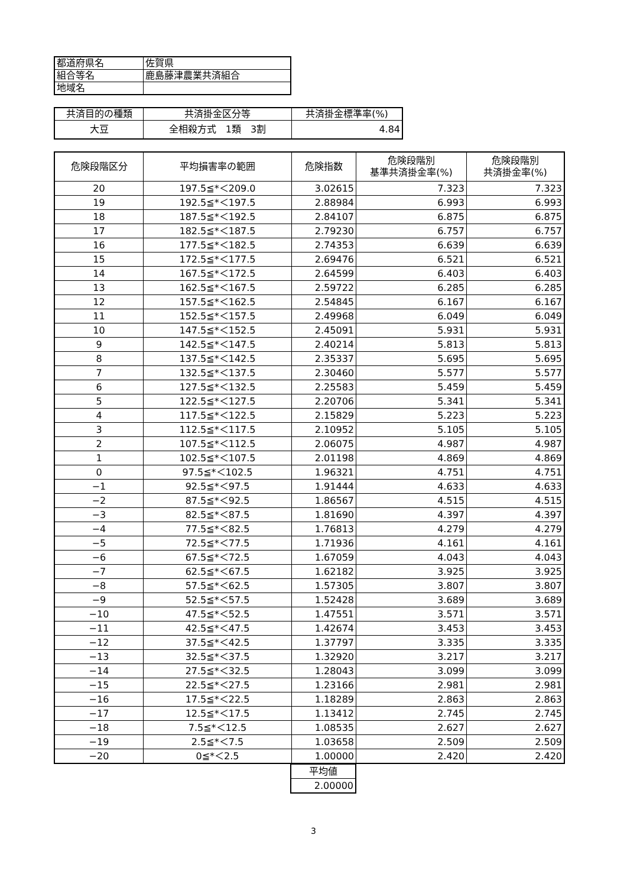| 都道府県名 | 佐賀県 |
| 組合等名 | 鹿島藤津農業共済組合 |
| 地域名 | |
| 共済目的の種類 | 共済掛金区分等 | 共済掛金標準率(%) |
| --- | --- | --- |
| 大豆 | 全相殺方式 1類 3割 | 4.84 |
| 危険段階区分 | 平均損害率の範囲 | 危険指数 | 危険段階別 基準共済掛金率(%) | 危険段階別 共済掛金率(%) |
| --- | --- | --- | --- | --- |
| 20 | 197.5≦*＜209.0 | 3.02615 | 7.323 | 7.323 |
| 19 | 192.5≦*＜197.5 | 2.88984 | 6.993 | 6.993 |
| 18 | 187.5≦*＜192.5 | 2.84107 | 6.875 | 6.875 |
| 17 | 182.5≦*＜187.5 | 2.79230 | 6.757 | 6.757 |
| 16 | 177.5≦*＜182.5 | 2.74353 | 6.639 | 6.639 |
| 15 | 172.5≦*＜177.5 | 2.69476 | 6.521 | 6.521 |
| 14 | 167.5≦*＜172.5 | 2.64599 | 6.403 | 6.403 |
| 13 | 162.5≦*＜167.5 | 2.59722 | 6.285 | 6.285 |
| 12 | 157.5≦*＜162.5 | 2.54845 | 6.167 | 6.167 |
| 11 | 152.5≦*＜157.5 | 2.49968 | 6.049 | 6.049 |
| 10 | 147.5≦*＜152.5 | 2.45091 | 5.931 | 5.931 |
| 9 | 142.5≦*＜147.5 | 2.40214 | 5.813 | 5.813 |
| 8 | 137.5≦*＜142.5 | 2.35337 | 5.695 | 5.695 |
| 7 | 132.5≦*＜137.5 | 2.30460 | 5.577 | 5.577 |
| 6 | 127.5≦*＜132.5 | 2.25583 | 5.459 | 5.459 |
| 5 | 122.5≦*＜127.5 | 2.20706 | 5.341 | 5.341 |
| 4 | 117.5≦*＜122.5 | 2.15829 | 5.223 | 5.223 |
| 3 | 112.5≦*＜117.5 | 2.10952 | 5.105 | 5.105 |
| 2 | 107.5≦*＜112.5 | 2.06075 | 4.987 | 4.987 |
| 1 | 102.5≦*＜107.5 | 2.01198 | 4.869 | 4.869 |
| 0 | 97.5≦*＜102.5 | 1.96321 | 4.751 | 4.751 |
| −1 | 92.5≦*＜97.5 | 1.91444 | 4.633 | 4.633 |
| −2 | 87.5≦*＜92.5 | 1.86567 | 4.515 | 4.515 |
| −3 | 82.5≦*＜87.5 | 1.81690 | 4.397 | 4.397 |
| −4 | 77.5≦*＜82.5 | 1.76813 | 4.279 | 4.279 |
| −5 | 72.5≦*＜77.5 | 1.71936 | 4.161 | 4.161 |
| −6 | 67.5≦*＜72.5 | 1.67059 | 4.043 | 4.043 |
| −7 | 62.5≦*＜67.5 | 1.62182 | 3.925 | 3.925 |
| −8 | 57.5≦*＜62.5 | 1.57305 | 3.807 | 3.807 |
| −9 | 52.5≦*＜57.5 | 1.52428 | 3.689 | 3.689 |
| −10 | 47.5≦*＜52.5 | 1.47551 | 3.571 | 3.571 |
| −11 | 42.5≦*＜47.5 | 1.42674 | 3.453 | 3.453 |
| −12 | 37.5≦*＜42.5 | 1.37797 | 3.335 | 3.335 |
| −13 | 32.5≦*＜37.5 | 1.32920 | 3.217 | 3.217 |
| −14 | 27.5≦*＜32.5 | 1.28043 | 3.099 | 3.099 |
| −15 | 22.5≦*＜27.5 | 1.23166 | 2.981 | 2.981 |
| −16 | 17.5≦*＜22.5 | 1.18289 | 2.863 | 2.863 |
| −17 | 12.5≦*＜17.5 | 1.13412 | 2.745 | 2.745 |
| −18 | 7.5≦*＜12.5 | 1.08535 | 2.627 | 2.627 |
| −19 | 2.5≦*＜7.5 | 1.03658 | 2.509 | 2.509 |
| −20 | 0≦*＜2.5 | 1.00000 | 2.420 | 2.420 |
| 平均値 |
| 2.00000 |
3